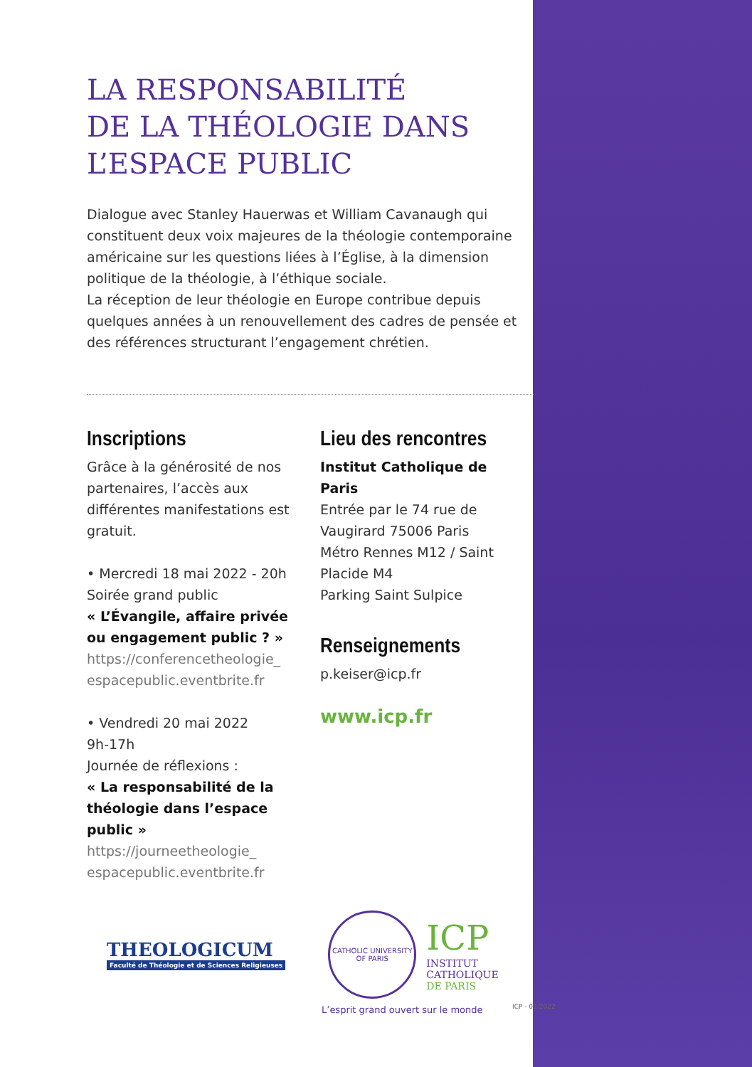LA RESPONSABILITÉ
DE LA THÉOLOGIE DANS
L’ESPACE PUBLIC
Dialogue avec Stanley Hauerwas et William Cavanaugh qui constituent deux voix majeures de la théologie contemporaine américaine sur les questions liées à l’Église, à la dimension politique de la théologie, à l’éthique sociale.
La réception de leur théologie en Europe contribue depuis quelques années à un renouvellement des cadres de pensée et des références structurant l’engagement chrétien.
Inscriptions
Grâce à la générosité de nos partenaires, l’accès aux différentes manifestations est gratuit.
• Mercredi 18 mai 2022 - 20h
Soirée grand public
« L’Évangile, affaire privée ou engagement public ? »
https://conferencetheologie_ espacepublic.eventbrite.fr
• Vendredi 20 mai 2022
9h-17h
Journée de réflexions :
« La responsabilité de la théologie dans l’espace public »
https://journeetheologie_ espacepublic.eventbrite.fr
Lieu des rencontres
Institut Catholique de Paris
Entrée par le 74 rue de Vaugirard 75006 Paris
Métro Rennes M12 / Saint Placide M4
Parking Saint Sulpice
Renseignements
p.keiser@icp.fr
www.icp.fr
THEOLOGICUM
Faculté de Théologie et de Sciences Religieuses
CATHOLIC UNIVERSITY OF PARIS
ICP
INSTITUT
CATHOLIQUE
DE PARIS
L’esprit grand ouvert sur le monde
ICP - 02/2022